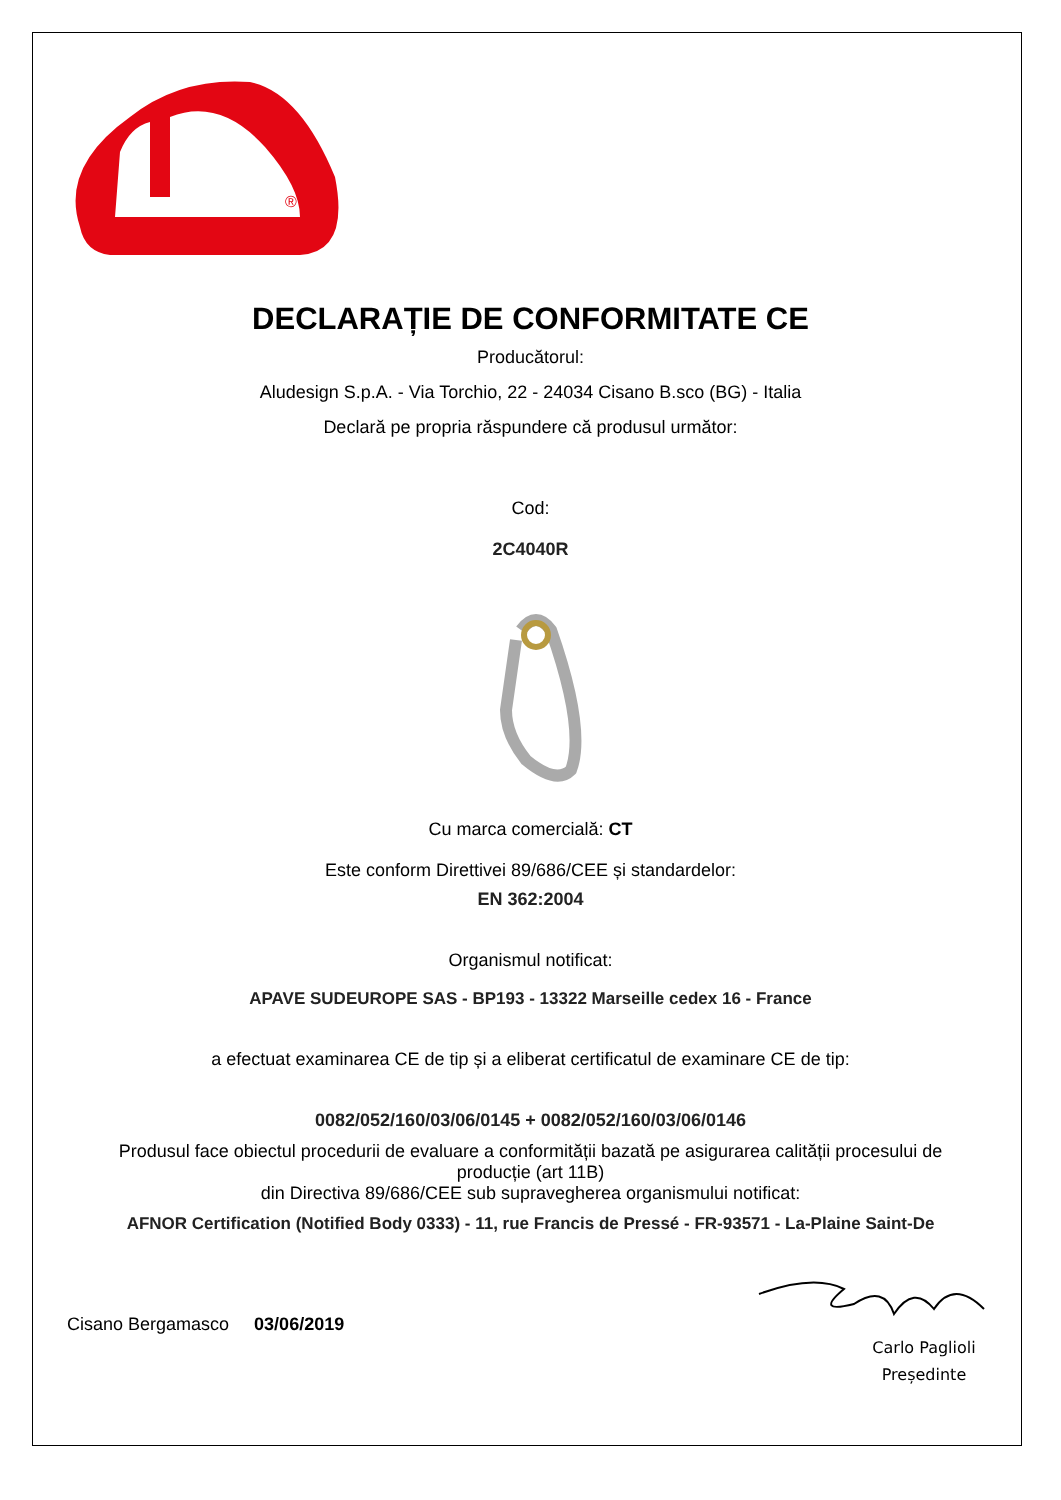®
DECLARAȚIE DE CONFORMITATE CE
Producătorul:
Aludesign S.p.A. - Via Torchio, 22 - 24034 Cisano B.sco (BG) - Italia
Declară pe propria răspundere că produsul următor:
Cod:
2C4040R
Cu marca comercială: CT
Este conform Direttivei 89/686/CEE și standardelor:
EN 362:2004
Organismul notificat:
APAVE SUDEUROPE SAS - BP193 - 13322 Marseille cedex 16 - France
a efectuat examinarea CE de tip și a eliberat certificatul de examinare CE de tip:
0082/052/160/03/06/0145 + 0082/052/160/03/06/0146
Produsul face obiectul procedurii de evaluare a conformității bazată pe asigurarea calității procesului de producție (art 11B)
din Directiva 89/686/CEE sub supravegherea organismului notificat:
AFNOR Certification (Notified Body 0333) - 11, rue Francis de Pressé - FR-93571 - La-Plaine Saint-De
Cisano Bergamasco 03/06/2019
Carlo Paglioli
Președinte